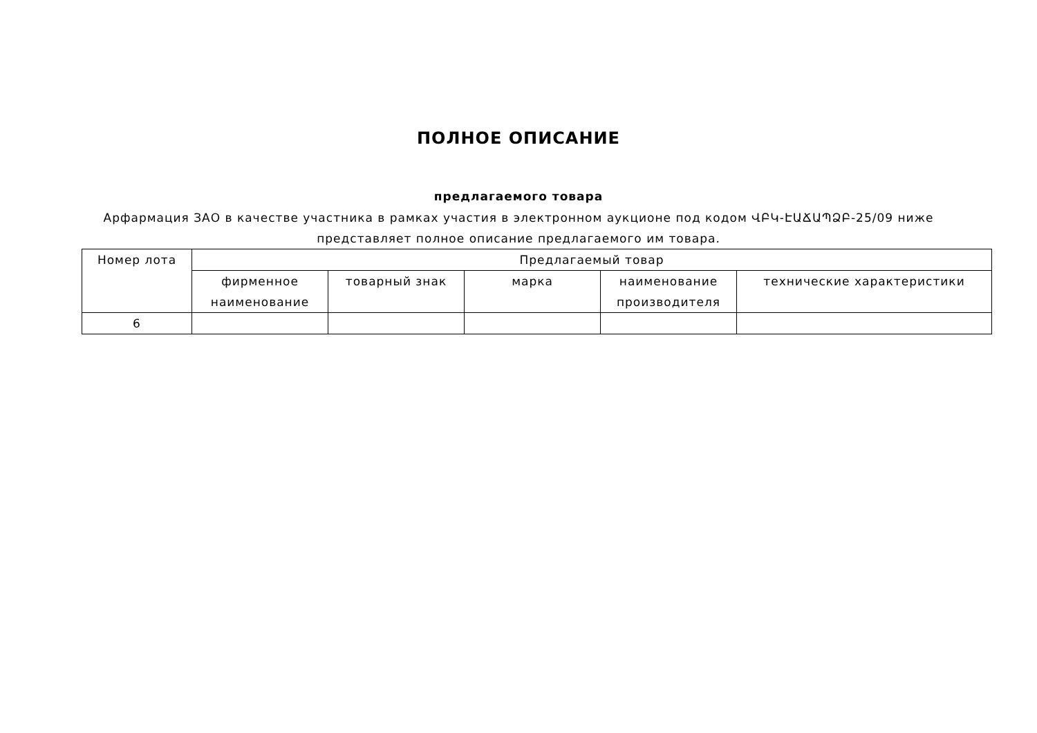ПОЛНОЕ ОПИСАНИЕ
предлагаемого товара
Арфармация ЗАО в качестве участника в рамках участия в электронном аукционе под кодом ՎԲԿ-ԷԱՃԱՊՁԲ-25/09 ниже представляет полное описание предлагаемого им товара.
| Номер лота | Предлагаемый товар | | | | |
| --- | --- | --- | --- | --- | --- |
| | фирменное наименование | товарный знак | марка | наименование производителя | технические характеристики |
| 6 | | | | | |